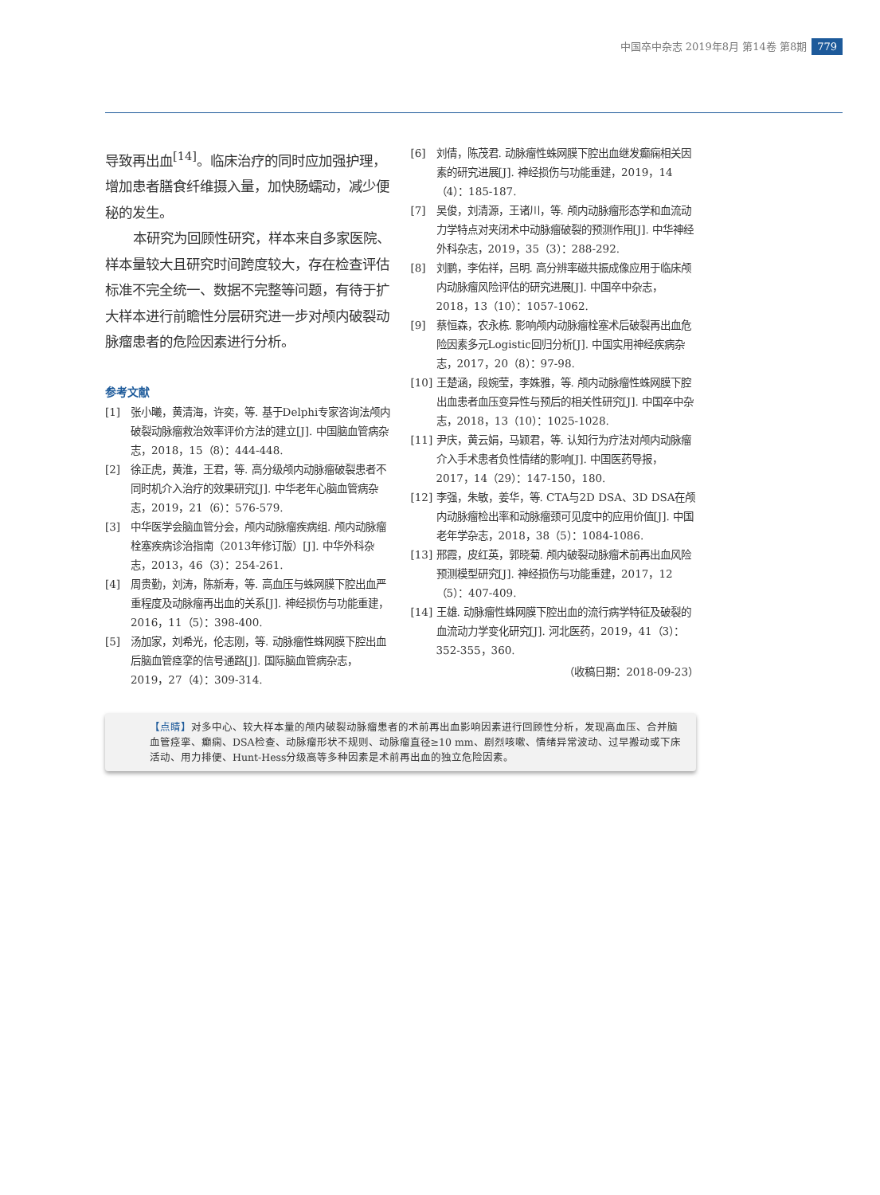中国卒中杂志 2019年8月 第14卷 第8期 779
导致再出血<sup>[14]</sup>。临床治疗的同时应加强护理，增加患者膳食纤维摄入量，加快肠蠕动，减少便秘的发生。
本研究为回顾性研究，样本来自多家医院、样本量较大且研究时间跨度较大，存在检查评估标准不完全统一、数据不完整等问题，有待于扩大样本进行前瞻性分层研究进一步对颅内破裂动脉瘤患者的危险因素进行分析。
参考文献
[1] 张小曦，黄清海，许奕，等. 基于Delphi专家咨询法颅内破裂动脉瘤救治效率评价方法的建立[J]. 中国脑血管病杂志，2018，15（8）：444-448.
[2] 徐正虎，黄淮，王君，等. 高分级颅内动脉瘤破裂患者不同时机介入治疗的效果研究[J]. 中华老年心脑血管病杂志，2019，21（6）：576-579.
[3] 中华医学会脑血管分会，颅内动脉瘤疾病组. 颅内动脉瘤栓塞疾病诊治指南（2013年修订版）[J]. 中华外科杂志，2013，46（3）：254-261.
[4] 周贵勤，刘涛，陈新寿，等. 高血压与蛛网膜下腔出血严重程度及动脉瘤再出血的关系[J]. 神经损伤与功能重建，2016，11（5）：398-400.
[5] 汤加家，刘希光，伦志刚，等. 动脉瘤性蛛网膜下腔出血后脑血管痉挛的信号通路[J]. 国际脑血管病杂志，2019，27（4）：309-314.
[6] 刘倩，陈茂君. 动脉瘤性蛛网膜下腔出血继发癫痫相关因素的研究进展[J]. 神经损伤与功能重建，2019，14（4）：185-187.
[7] 吴俊，刘清源，王诸川，等. 颅内动脉瘤形态学和血流动力学特点对夹闭术中动脉瘤破裂的预测作用[J]. 中华神经外科杂志，2019，35（3）：288-292.
[8] 刘鹏，李佑祥，吕明. 高分辨率磁共振成像应用于临床颅内动脉瘤风险评估的研究进展[J]. 中国卒中杂志，2018，13（10）：1057-1062.
[9] 蔡恒森，农永栋. 影响颅内动脉瘤栓塞术后破裂再出血危险因素多元Logistic回归分析[J]. 中国实用神经疾病杂志，2017，20（8）：97-98.
[10] 王楚涵，段婉莹，李姝雅，等. 颅内动脉瘤性蛛网膜下腔出血患者血压变异性与预后的相关性研究[J]. 中国卒中杂志，2018，13（10）：1025-1028.
[11] 尹庆，黄云娟，马颖君，等. 认知行为疗法对颅内动脉瘤介入手术患者负性情绪的影响[J]. 中国医药导报，2017，14（29）：147-150，180.
[12] 李强，朱敏，姜华，等. CTA与2D DSA、3D DSA在颅内动脉瘤检出率和动脉瘤颈可见度中的应用价值[J]. 中国老年学杂志，2018，38（5）：1084-1086.
[13] 邢霞，皮红英，郭晓菊. 颅内破裂动脉瘤术前再出血风险预测模型研究[J]. 神经损伤与功能重建，2017，12（5）：407-409.
[14] 王雄. 动脉瘤性蛛网膜下腔出血的流行病学特征及破裂的血流动力学变化研究[J]. 河北医药，2019，41（3）：352-355，360.
（收稿日期：2018-09-23）
【点睛】对多中心、较大样本量的颅内破裂动脉瘤患者的术前再出血影响因素进行回顾性分析，发现高血压、合并脑血管痉挛、癫痫、DSA检查、动脉瘤形状不规则、动脉瘤直径≥10 mm、剧烈咳嗽、情绪异常波动、过早搬动或下床活动、用力排便、Hunt-Hess分级高等多种因素是术前再出血的独立危险因素。